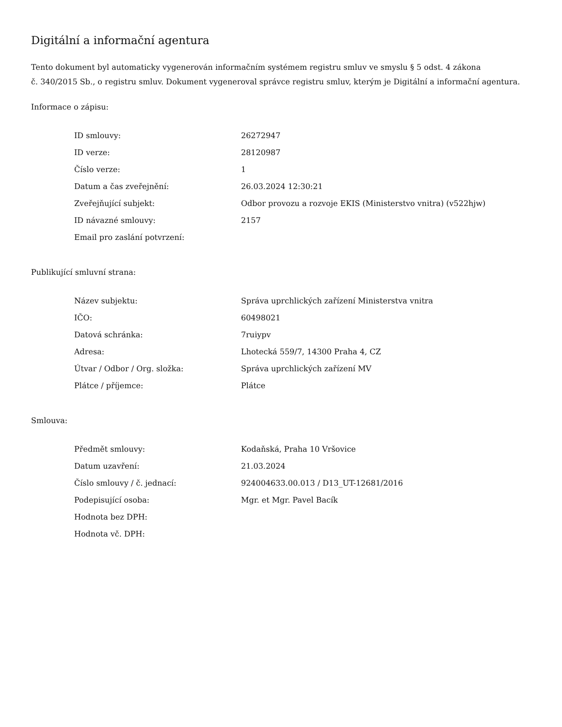Digitální a informační agentura
Tento dokument byl automaticky vygenerován informačním systémem registru smluv ve smyslu § 5 odst. 4 zákona
č. 340/2015 Sb., o registru smluv. Dokument vygeneroval správce registru smluv, kterým je Digitální a informační agentura.
Informace o zápisu:
| ID smlouvy: | 26272947 |
| ID verze: | 28120987 |
| Číslo verze: | 1 |
| Datum a čas zveřejnění: | 26.03.2024 12:30:21 |
| Zveřejňující subjekt: | Odbor provozu a rozvoje EKIS (Ministerstvo vnitra) (v522hjw) |
| ID návazné smlouvy: | 2157 |
| Email pro zaslání potvrzení: | |
Publikující smluvní strana:
| Název subjektu: | Správa uprchlických zařízení Ministerstva vnitra |
| IČO: | 60498021 |
| Datová schránka: | 7ruiypv |
| Adresa: | Lhotecká 559/7, 14300 Praha 4, CZ |
| Útvar / Odbor / Org. složka: | Správa uprchlických zařízení MV |
| Plátce / příjemce: | Plátce |
Smlouva:
| Předmět smlouvy: | Kodaňská, Praha 10 Vršovice |
| Datum uzavření: | 21.03.2024 |
| Číslo smlouvy / č. jednací: | 924004633.00.013 / D13_UT-12681/2016 |
| Podepisující osoba: | Mgr. et Mgr. Pavel Bacík |
| Hodnota bez DPH: | |
| Hodnota vč. DPH: | |